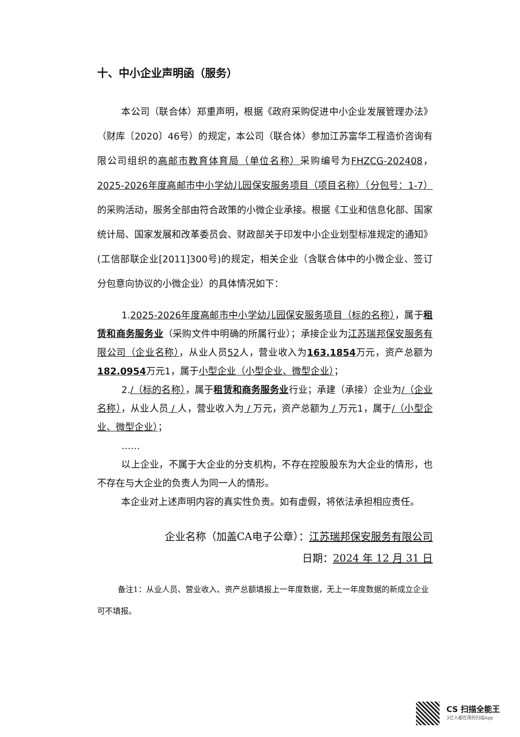十、中小企业声明函（服务）
本公司（联合体）郑重声明，根据《政府采购促进中小企业发展管理办法》（财库〔2020〕46号）的规定，本公司（联合体）参加江苏富华工程造价咨询有限公司组织的高邮市教育体育局（单位名称）采购编号为FHZCG-202408，2025-2026年度高邮市中小学幼儿园保安服务项目（项目名称）（分包号：1-7）的采购活动，服务全部由符合政策的小微企业承接。根据《工业和信息化部、国家统计局、国家发展和改革委员会、财政部关于印发中小企业划型标准规定的通知》(工信部联企业[2011]300号)的规定，相关企业（含联合体中的小微企业、签订分包意向协议的小微企业）的具体情况如下：
1.2025-2026年度高邮市中小学幼儿园保安服务项目（标的名称），属于租赁和商务服务业（采购文件中明确的所属行业）；承接企业为江苏瑞邦保安服务有限公司（企业名称），从业人员52人，营业收入为163.1854万元，资产总额为182.0954万元1，属于小型企业（小型企业、微型企业）；
2./（标的名称），属于租赁和商务服务业行业；承建（承接）企业为/（企业名称），从业人员 / 人，营业收入为 / 万元，资产总额为 / 万元1，属于/（小型企业、微型企业）；
……
以上企业，不属于大企业的分支机构，不存在控股股东为大企业的情形，也不存在与大企业的负责人为同一人的情形。
本企业对上述声明内容的真实性负责。如有虚假，将依法承担相应责任。
企业名称（加盖CA电子公章）：江苏瑞邦保安服务有限公司
日期：2024 年 12 月 31 日
备注1：从业人员、营业收入、资产总额填报上一年度数据，无上一年度数据的新成立企业可不填报。
CS 扫描全能王
3亿人都在用的扫描App